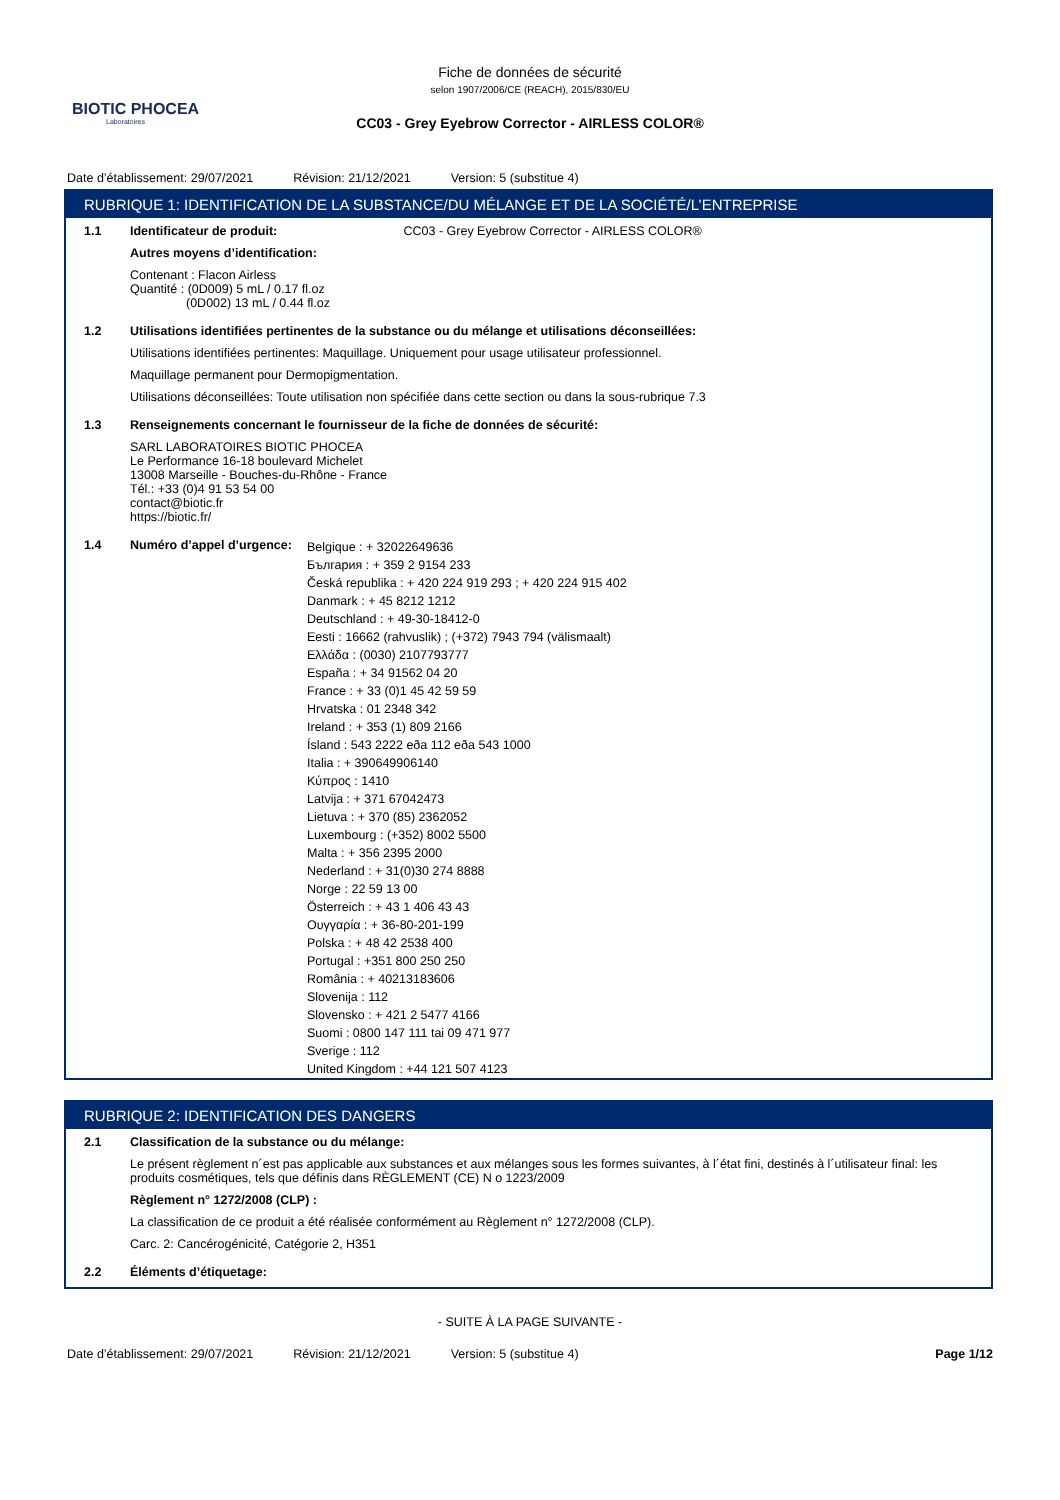BIOTIC PHOCEA
Laboratoires
Fiche de données de sécurité
selon 1907/2006/CE (REACH), 2015/830/EU
CC03 - Grey Eyebrow Corrector - AIRLESS COLOR®
Date d’établissement: 29/07/2021 Révision: 21/12/2021 Version: 5 (substitue 4)
RUBRIQUE 1: IDENTIFICATION DE LA SUBSTANCE/DU MÉLANGE ET DE LA SOCIÉTÉ/L’ENTREPRISE
1.1 Identificateur de produit: CC03 - Grey Eyebrow Corrector - AIRLESS COLOR®
Autres moyens d’identification:
Contenant : Flacon Airless
Quantité : (0D009) 5 mL / 0.17 fl.oz
(0D002) 13 mL / 0.44 fl.oz
1.2 Utilisations identifiées pertinentes de la substance ou du mélange et utilisations déconseillées:
Utilisations identifiées pertinentes: Maquillage. Uniquement pour usage utilisateur professionnel.
Maquillage permanent pour Dermopigmentation.
Utilisations déconseillées: Toute utilisation non spécifiée dans cette section ou dans la sous-rubrique 7.3
1.3 Renseignements concernant le fournisseur de la fiche de données de sécurité:
SARL LABORATOIRES BIOTIC PHOCEA
Le Performance 16-18 boulevard Michelet
13008 Marseille - Bouches-du-Rhône - France
Tél.: +33 (0)4 91 53 54 00
contact@biotic.fr
https://biotic.fr/
1.4 Numéro d’appel d’urgence:
Belgique : + 32022649636
България : + 359 2 9154 233
Česká republika : + 420 224 919 293 ; + 420 224 915 402
Danmark : + 45 8212 1212
Deutschland : + 49-30-18412-0
Eesti : 16662 (rahvuslik) ; (+372) 7943 794 (välismaalt)
Ελλάδα : (0030) 2107793777
España : + 34 91562 04 20
France : + 33 (0)1 45 42 59 59
Hrvatska : 01 2348 342
Ireland : + 353 (1) 809 2166
Ísland : 543 2222 eða 112 eða 543 1000
Italia : + 390649906140
Κύπρος : 1410
Latvija : + 371 67042473
Lietuva : + 370 (85) 2362052
Luxembourg : (+352) 8002 5500
Malta : + 356 2395 2000
Nederland : + 31(0)30 274 8888
Norge : 22 59 13 00
Österreich : + 43 1 406 43 43
Ουγγαρία : + 36-80-201-199
Polska : + 48 42 2538 400
Portugal : +351 800 250 250
România : + 40213183606
Slovenija : 112
Slovensko : + 421 2 5477 4166
Suomi : 0800 147 111 tai 09 471 977
Sverige : 112
United Kingdom : +44 121 507 4123
RUBRIQUE 2: IDENTIFICATION DES DANGERS
2.1 Classification de la substance ou du mélange:
Le présent règlement n´est pas applicable aux substances et aux mélanges sous les formes suivantes, à l´état fini, destinés à l´utilisateur final: les produits cosmétiques, tels que définis dans RÈGLEMENT (CE) N o 1223/2009
Règlement n° 1272/2008 (CLP) :
La classification de ce produit a été réalisée conformément au Règlement n° 1272/2008 (CLP).
Carc. 2: Cancérogénicité, Catégorie 2, H351
2.2 Éléments d’étiquetage:
- SUITE À LA PAGE SUIVANTE -
Date d’établissement: 29/07/2021 Révision: 21/12/2021 Version: 5 (substitue 4) Page 1/12